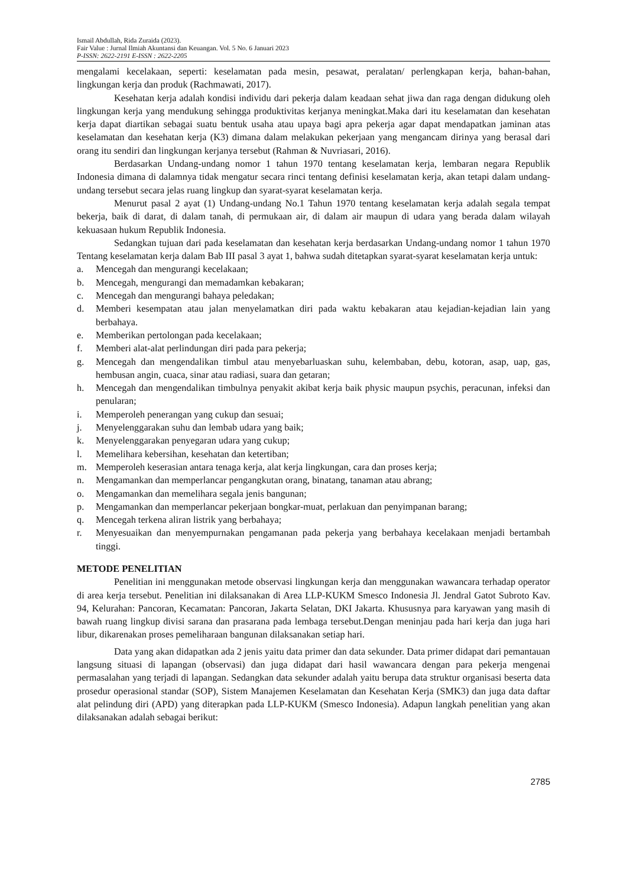Ismail Abdullah, Rida Zuraida (2023).
Fair Value : Jurnal Ilmiah Akuntansi dan Keuangan. Vol. 5 No. 6 Januari 2023
P-ISSN: 2622-2191 E-ISSN : 2622-2205
mengalami kecelakaan, seperti: keselamatan pada mesin, pesawat, peralatan/ perlengkapan kerja, bahan-bahan, lingkungan kerja dan produk (Rachmawati, 2017).
Kesehatan kerja adalah kondisi individu dari pekerja dalam keadaan sehat jiwa dan raga dengan didukung oleh lingkungan kerja yang mendukung sehingga produktivitas kerjanya meningkat.Maka dari itu keselamatan dan kesehatan kerja dapat diartikan sebagai suatu bentuk usaha atau upaya bagi apra pekerja agar dapat mendapatkan jaminan atas keselamatan dan kesehatan kerja (K3) dimana dalam melakukan pekerjaan yang mengancam dirinya yang berasal dari orang itu sendiri dan lingkungan kerjanya tersebut (Rahman & Nuvriasari, 2016).
Berdasarkan Undang-undang nomor 1 tahun 1970 tentang keselamatan kerja, lembaran negara Republik Indonesia dimana di dalamnya tidak mengatur secara rinci tentang definisi keselamatan kerja, akan tetapi dalam undang-undang tersebut secara jelas ruang lingkup dan syarat-syarat keselamatan kerja.
Menurut pasal 2 ayat (1) Undang-undang No.1 Tahun 1970 tentang keselamatan kerja adalah segala tempat bekerja, baik di darat, di dalam tanah, di permukaan air, di dalam air maupun di udara yang berada dalam wilayah kekuasaan hukum Republik Indonesia.
Sedangkan tujuan dari pada keselamatan dan kesehatan kerja berdasarkan Undang-undang nomor 1 tahun 1970 Tentang keselamatan kerja dalam Bab III pasal 3 ayat 1, bahwa sudah ditetapkan syarat-syarat keselamatan kerja untuk:
a. Mencegah dan mengurangi kecelakaan;
b. Mencegah, mengurangi dan memadamkan kebakaran;
c. Mencegah dan mengurangi bahaya peledakan;
d. Memberi kesempatan atau jalan menyelamatkan diri pada waktu kebakaran atau kejadian-kejadian lain yang berbahaya.
e. Memberikan pertolongan pada kecelakaan;
f. Memberi alat-alat perlindungan diri pada para pekerja;
g. Mencegah dan mengendalikan timbul atau menyebarluaskan suhu, kelembaban, debu, kotoran, asap, uap, gas, hembusan angin, cuaca, sinar atau radiasi, suara dan getaran;
h. Mencegah dan mengendalikan timbulnya penyakit akibat kerja baik physic maupun psychis, peracunan, infeksi dan penularan;
i. Memperoleh penerangan yang cukup dan sesuai;
j. Menyelenggarakan suhu dan lembab udara yang baik;
k. Menyelenggarakan penyegaran udara yang cukup;
l. Memelihara kebersihan, kesehatan dan ketertiban;
m. Memperoleh keserasian antara tenaga kerja, alat kerja lingkungan, cara dan proses kerja;
n. Mengamankan dan memperlancar pengangkutan orang, binatang, tanaman atau abrang;
o. Mengamankan dan memelihara segala jenis bangunan;
p. Mengamankan dan memperlancar pekerjaan bongkar-muat, perlakuan dan penyimpanan barang;
q. Mencegah terkena aliran listrik yang berbahaya;
r. Menyesuaikan dan menyempurnakan pengamanan pada pekerja yang berbahaya kecelakaan menjadi bertambah tinggi.
METODE PENELITIAN
Penelitian ini menggunakan metode observasi lingkungan kerja dan menggunakan wawancara terhadap operator di area kerja tersebut. Penelitian ini dilaksanakan di Area LLP-KUKM Smesco Indonesia Jl. Jendral Gatot Subroto Kav. 94, Kelurahan: Pancoran, Kecamatan: Pancoran, Jakarta Selatan, DKI Jakarta. Khususnya para karyawan yang masih di bawah ruang lingkup divisi sarana dan prasarana pada lembaga tersebut.Dengan meninjau pada hari kerja dan juga hari libur, dikarenakan proses pemeliharaan bangunan dilaksanakan setiap hari.
Data yang akan didapatkan ada 2 jenis yaitu data primer dan data sekunder. Data primer didapat dari pemantauan langsung situasi di lapangan (observasi) dan juga didapat dari hasil wawancara dengan para pekerja mengenai permasalahan yang terjadi di lapangan. Sedangkan data sekunder adalah yaitu berupa data struktur organisasi beserta data prosedur operasional standar (SOP), Sistem Manajemen Keselamatan dan Kesehatan Kerja (SMK3) dan juga data daftar alat pelindung diri (APD) yang diterapkan pada LLP-KUKM (Smesco Indonesia). Adapun langkah penelitian yang akan dilaksanakan adalah sebagai berikut:
2785